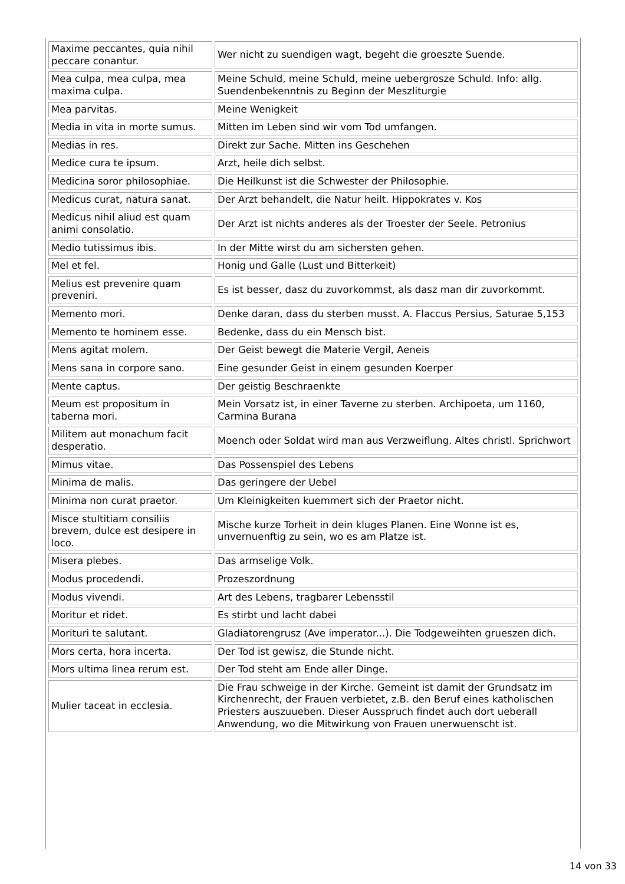| Maxime peccantes, quia nihil peccare conantur. | Wer nicht zu suendigen wagt, begeht die groeszte Suende. |
| Mea culpa, mea culpa, mea maxima culpa. | Meine Schuld, meine Schuld, meine uebergrosze Schuld. Info: allg. Suendenbekenntnis zu Beginn der Meszliturgie |
| Mea parvitas. | Meine Wenigkeit |
| Media in vita in morte sumus. | Mitten im Leben sind wir vom Tod umfangen. |
| Medias in res. | Direkt zur Sache. Mitten ins Geschehen |
| Medice cura te ipsum. | Arzt, heile dich selbst. |
| Medicina soror philosophiae. | Die Heilkunst ist die Schwester der Philosophie. |
| Medicus curat, natura sanat. | Der Arzt behandelt, die Natur heilt. Hippokrates v. Kos |
| Medicus nihil aliud est quam animi consolatio. | Der Arzt ist nichts anderes als der Troester der Seele. Petronius |
| Medio tutissimus ibis. | In der Mitte wirst du am sichersten gehen. |
| Mel et fel. | Honig und Galle (Lust und Bitterkeit) |
| Melius est prevenire quam preveniri. | Es ist besser, dasz du zuvorkommst, als dasz man dir zuvorkommt. |
| Memento mori. | Denke daran, dass du sterben musst. A. Flaccus Persius, Saturae 5,153 |
| Memento te hominem esse. | Bedenke, dass du ein Mensch bist. |
| Mens agitat molem. | Der Geist bewegt die Materie Vergil, Aeneis |
| Mens sana in corpore sano. | Eine gesunder Geist in einem gesunden Koerper |
| Mente captus. | Der geistig Beschraenkte |
| Meum est propositum in taberna mori. | Mein Vorsatz ist, in einer Taverne zu sterben. Archipoeta, um 1160, Carmina Burana |
| Militem aut monachum facit desperatio. | Moench oder Soldat wird man aus Verzweiflung. Altes christl. Sprichwort |
| Mimus vitae. | Das Possenspiel des Lebens |
| Minima de malis. | Das geringere der Uebel |
| Minima non curat praetor. | Um Kleinigkeiten kuemmert sich der Praetor nicht. |
| Misce stultitiam consiliis brevem, dulce est desipere in loco. | Mische kurze Torheit in dein kluges Planen. Eine Wonne ist es, unvernuenftig zu sein, wo es am Platze ist. |
| Misera plebes. | Das armselige Volk. |
| Modus procedendi. | Prozeszordnung |
| Modus vivendi. | Art des Lebens, tragbarer Lebensstil |
| Moritur et ridet. | Es stirbt und lacht dabei |
| Morituri te salutant. | Gladiatorengrusz (Ave imperator...). Die Todgeweihten grueszen dich. |
| Mors certa, hora incerta. | Der Tod ist gewisz, die Stunde nicht. |
| Mors ultima linea rerum est. | Der Tod steht am Ende aller Dinge. |
| Mulier taceat in ecclesia. | Die Frau schweige in der Kirche. Gemeint ist damit der Grundsatz im Kirchenrecht, der Frauen verbietet, z.B. den Beruf eines katholischen Priesters auszuueben. Dieser Ausspruch findet auch dort ueberall Anwendung, wo die Mitwirkung von Frauen unerwuenscht ist. |
14 von 33